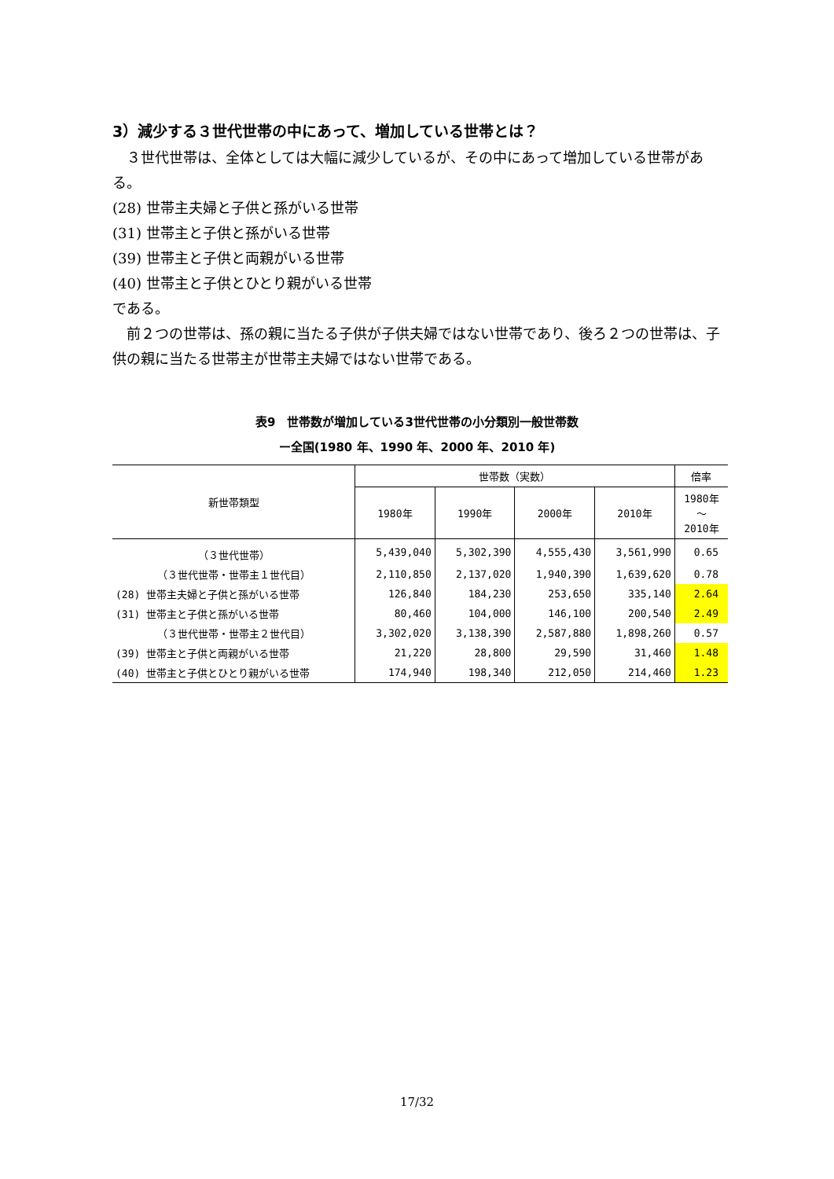3）減少する３世代世帯の中にあって、増加している世帯とは？
　３世代世帯は、全体としては大幅に減少しているが、その中にあって増加している世帯がある。
(28) 世帯主夫婦と子供と孫がいる世帯
(31) 世帯主と子供と孫がいる世帯
(39) 世帯主と子供と両親がいる世帯
(40) 世帯主と子供とひとり親がいる世帯
である。
　前２つの世帯は、孫の親に当たる子供が子供夫婦ではない世帯であり、後ろ２つの世帯は、子供の親に当たる世帯主が世帯主夫婦ではない世帯である。
表9　世帯数が増加している3世代世帯の小分類別一般世帯数
ー全国(1980 年、1990 年、2000 年、2010 年)
| 新世帯類型 | 世帯数（実数） | | | | 倍率 |
| --- | --- | --- | --- | --- | --- |
| | 1980年 | 1990年 | 2000年 | 2010年 | 1980年 ～ 2010年 |
| （３世代世帯） | 5,439,040 | 5,302,390 | 4,555,430 | 3,561,990 | 0.65 |
| （３世代世帯・世帯主１世代目） | 2,110,850 | 2,137,020 | 1,940,390 | 1,639,620 | 0.78 |
| (28) 世帯主夫婦と子供と孫がいる世帯 | 126,840 | 184,230 | 253,650 | 335,140 | 2.64 |
| (31) 世帯主と子供と孫がいる世帯 | 80,460 | 104,000 | 146,100 | 200,540 | 2.49 |
| （３世代世帯・世帯主２世代目） | 3,302,020 | 3,138,390 | 2,587,880 | 1,898,260 | 0.57 |
| (39) 世帯主と子供と両親がいる世帯 | 21,220 | 28,800 | 29,590 | 31,460 | 1.48 |
| (40) 世帯主と子供とひとり親がいる世帯 | 174,940 | 198,340 | 212,050 | 214,460 | 1.23 |
17/32